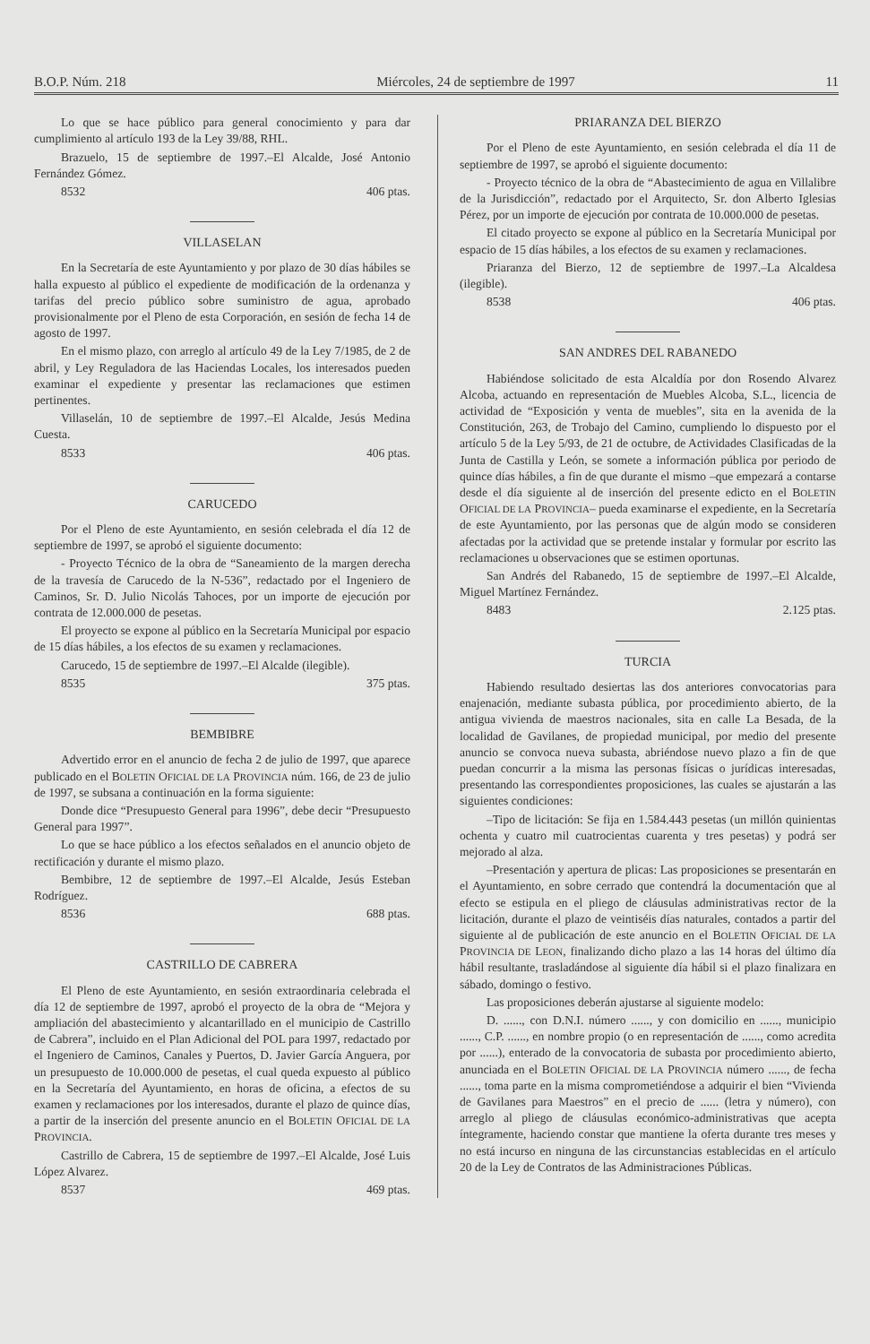B.O.P. Núm. 218 Miércoles, 24 de septiembre de 1997 11
Lo que se hace público para general conocimiento y para dar cumplimiento al artículo 193 de la Ley 39/88, RHL.
Brazuelo, 15 de septiembre de 1997.–El Alcalde, José Antonio Fernández Gómez.
8532 406 ptas.
VILLASELAN
En la Secretaría de este Ayuntamiento y por plazo de 30 días hábiles se halla expuesto al público el expediente de modificación de la ordenanza y tarifas del precio público sobre suministro de agua, aprobado provisionalmente por el Pleno de esta Corporación, en sesión de fecha 14 de agosto de 1997.
En el mismo plazo, con arreglo al artículo 49 de la Ley 7/1985, de 2 de abril, y Ley Reguladora de las Haciendas Locales, los interesados pueden examinar el expediente y presentar las reclamaciones que estimen pertinentes.
Villaselán, 10 de septiembre de 1997.–El Alcalde, Jesús Medina Cuesta.
8533 406 ptas.
CARUCEDO
Por el Pleno de este Ayuntamiento, en sesión celebrada el día 12 de septiembre de 1997, se aprobó el siguiente documento:
- Proyecto Técnico de la obra de “Saneamiento de la margen derecha de la travesía de Carucedo de la N-536”, redactado por el Ingeniero de Caminos, Sr. D. Julio Nicolás Tahoces, por un importe de ejecución por contrata de 12.000.000 de pesetas.
El proyecto se expone al público en la Secretaría Municipal por espacio de 15 días hábiles, a los efectos de su examen y reclamaciones.
Carucedo, 15 de septiembre de 1997.–El Alcalde (ilegible).
8535 375 ptas.
BEMBIBRE
Advertido error en el anuncio de fecha 2 de julio de 1997, que aparece publicado en el BOLETIN OFICIAL DE LA PROVINCIA núm. 166, de 23 de julio de 1997, se subsana a continuación en la forma siguiente:
Donde dice “Presupuesto General para 1996”, debe decir “Presupuesto General para 1997”.
Lo que se hace público a los efectos señalados en el anuncio objeto de rectificación y durante el mismo plazo.
Bembibre, 12 de septiembre de 1997.–El Alcalde, Jesús Esteban Rodríguez.
8536 688 ptas.
CASTRILLO DE CABRERA
El Pleno de este Ayuntamiento, en sesión extraordinaria celebrada el día 12 de septiembre de 1997, aprobó el proyecto de la obra de “Mejora y ampliación del abastecimiento y alcantarillado en el municipio de Castrillo de Cabrera”, incluido en el Plan Adicional del POL para 1997, redactado por el Ingeniero de Caminos, Canales y Puertos, D. Javier García Anguera, por un presupuesto de 10.000.000 de pesetas, el cual queda expuesto al público en la Secretaría del Ayuntamiento, en horas de oficina, a efectos de su examen y reclamaciones por los interesados, durante el plazo de quince días, a partir de la inserción del presente anuncio en el BOLETIN OFICIAL DE LA PROVINCIA.
Castrillo de Cabrera, 15 de septiembre de 1997.–El Alcalde, José Luis López Alvarez.
8537 469 ptas.
PRIARANZA DEL BIERZO
Por el Pleno de este Ayuntamiento, en sesión celebrada el día 11 de septiembre de 1997, se aprobó el siguiente documento:
- Proyecto técnico de la obra de “Abastecimiento de agua en Villalibre de la Jurisdicción”, redactado por el Arquitecto, Sr. don Alberto Iglesias Pérez, por un importe de ejecución por contrata de 10.000.000 de pesetas.
El citado proyecto se expone al público en la Secretaría Municipal por espacio de 15 días hábiles, a los efectos de su examen y reclamaciones.
Priaranza del Bierzo, 12 de septiembre de 1997.–La Alcaldesa (ilegible).
8538 406 ptas.
SAN ANDRES DEL RABANEDO
Habiéndose solicitado de esta Alcaldía por don Rosendo Alvarez Alcoba, actuando en representación de Muebles Alcoba, S.L., licencia de actividad de “Exposición y venta de muebles”, sita en la avenida de la Constitución, 263, de Trobajo del Camino, cumpliendo lo dispuesto por el artículo 5 de la Ley 5/93, de 21 de octubre, de Actividades Clasificadas de la Junta de Castilla y León, se somete a información pública por periodo de quince días hábiles, a fin de que durante el mismo –que empezará a contarse desde el día siguiente al de inserción del presente edicto en el BOLETIN OFICIAL DE LA PROVINCIA– pueda examinarse el expediente, en la Secretaría de este Ayuntamiento, por las personas que de algún modo se consideren afectadas por la actividad que se pretende instalar y formular por escrito las reclamaciones u observaciones que se estimen oportunas.
San Andrés del Rabanedo, 15 de septiembre de 1997.–El Alcalde, Miguel Martínez Fernández.
8483 2.125 ptas.
TURCIA
Habiendo resultado desiertas las dos anteriores convocatorias para enajenación, mediante subasta pública, por procedimiento abierto, de la antigua vivienda de maestros nacionales, sita en calle La Besada, de la localidad de Gavilanes, de propiedad municipal, por medio del presente anuncio se convoca nueva subasta, abriéndose nuevo plazo a fin de que puedan concurrir a la misma las personas físicas o jurídicas interesadas, presentando las correspondientes proposiciones, las cuales se ajustarán a las siguientes condiciones:
–Tipo de licitación: Se fija en 1.584.443 pesetas (un millón quinientas ochenta y cuatro mil cuatrocientas cuarenta y tres pesetas) y podrá ser mejorado al alza.
–Presentación y apertura de plicas: Las proposiciones se presentarán en el Ayuntamiento, en sobre cerrado que contendrá la documentación que al efecto se estipula en el pliego de cláusulas administrativas rector de la licitación, durante el plazo de veintiséis días naturales, contados a partir del siguiente al de publicación de este anuncio en el BOLETIN OFICIAL DE LA PROVINCIA DE LEON, finalizando dicho plazo a las 14 horas del último día hábil resultante, trasladándose al siguiente día hábil si el plazo finalizara en sábado, domingo o festivo.
Las proposiciones deberán ajustarse al siguiente modelo:
D. ......, con D.N.I. número ......, y con domicilio en ......, municipio ......, C.P. ......, en nombre propio (o en representación de ......, como acredita por ......), enterado de la convocatoria de subasta por procedimiento abierto, anunciada en el BOLETIN OFICIAL DE LA PROVINCIA número ......, de fecha ......, toma parte en la misma comprometiéndose a adquirir el bien “Vivienda de Gavilanes para Maestros” en el precio de ...... (letra y número), con arreglo al pliego de cláusulas económico-administrativas que acepta íntegramente, haciendo constar que mantiene la oferta durante tres meses y no está incurso en ninguna de las circunstancias establecidas en el artículo 20 de la Ley de Contratos de las Administraciones Públicas.